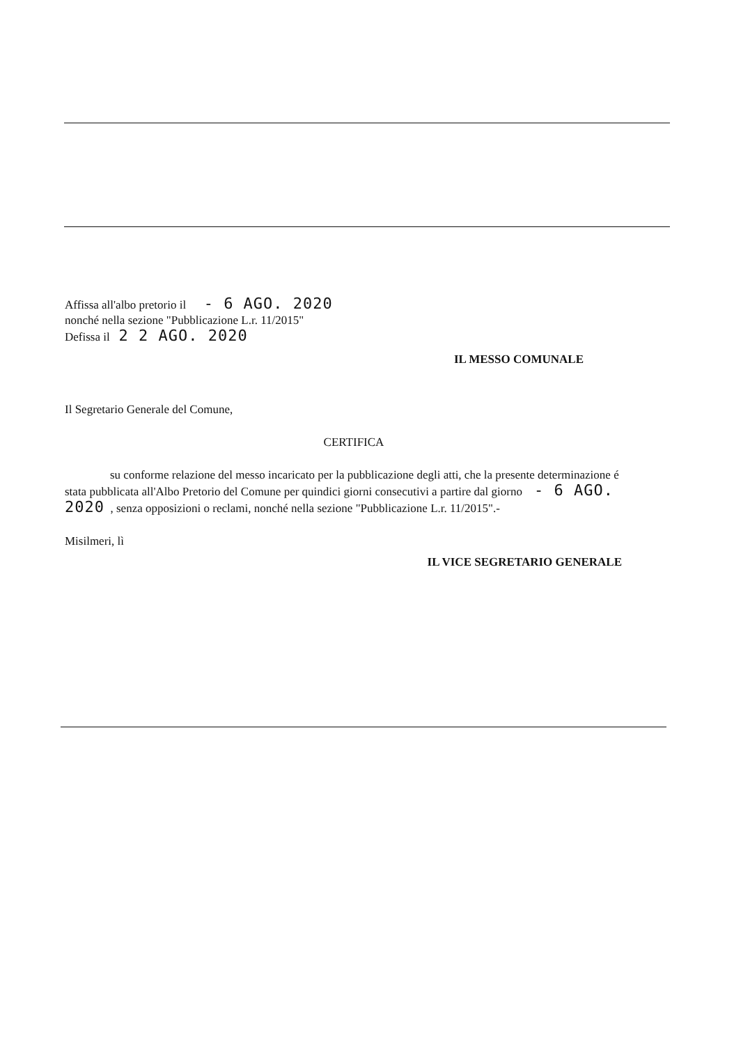Affissa all'albo pretorio il - 6 AGO. 2020
nonché nella sezione "Pubblicazione L.r. 11/2015"
Defissa il 2 2 AGO. 2020
IL MESSO COMUNALE
Il Segretario Generale del Comune,
CERTIFICA
su conforme relazione del messo incaricato per la pubblicazione degli atti, che la presente determinazione é stata pubblicata all'Albo Pretorio del Comune per quindici giorni consecutivi a partire dal giorno - 6 AGO. 2020 , senza opposizioni o reclami, nonché nella sezione "Pubblicazione L.r. 11/2015".-
Misilmeri, lì
IL VICE SEGRETARIO GENERALE